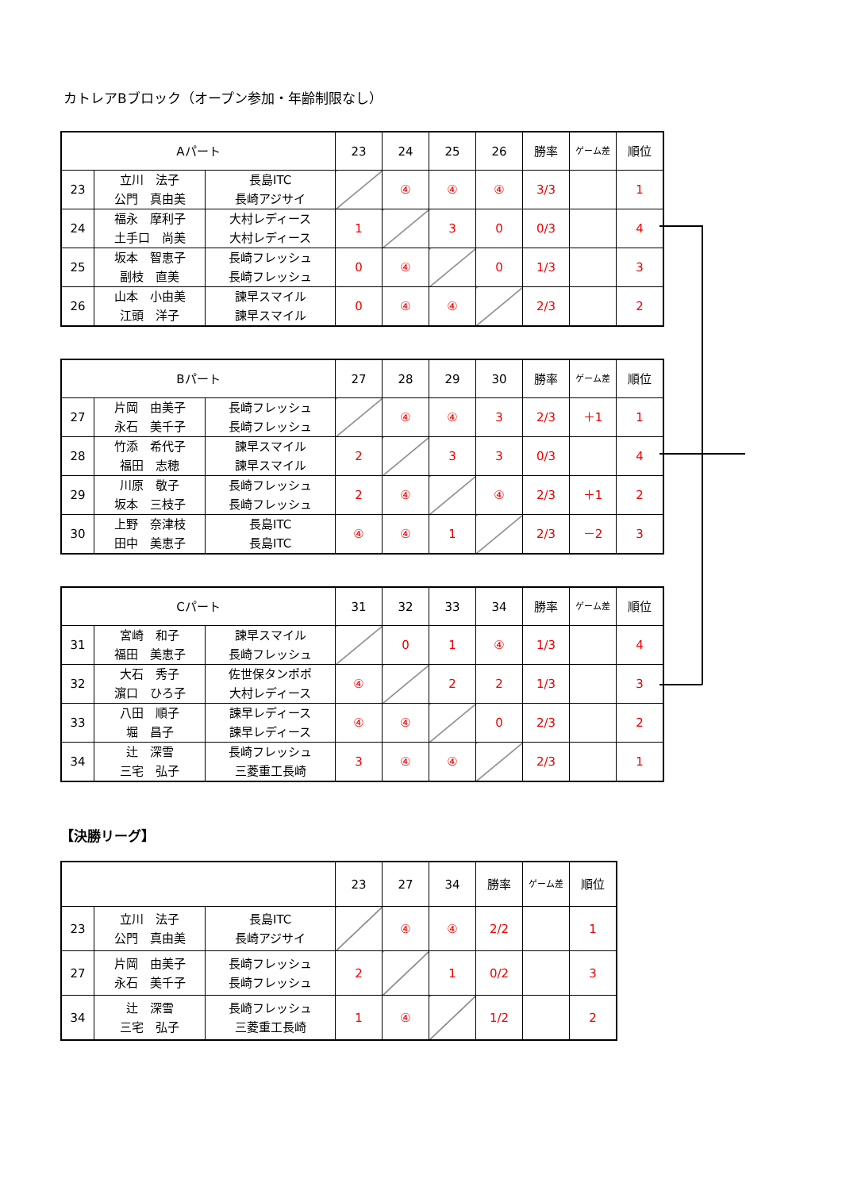カトレアBブロック（オープン参加・年齢制限なし）
| Aパート | | | 23 | 24 | 25 | 26 | 勝率 | ゲーム差 | 順位 |
| --- | --- | --- | --- | --- | --- | --- | --- | --- | --- |
| 23 | 立川 法子 公門 真由美 | 長島ITC 長崎アジサイ | | ④ | ④ | ④ | 3/3 | | 1 |
| 24 | 福永 摩利子 土手口 尚美 | 大村レディース 大村レディース | 1 | | 3 | 0 | 0/3 | | 4 |
| 25 | 坂本 智恵子 副枝 直美 | 長崎フレッシュ 長崎フレッシュ | 0 | ④ | | 0 | 1/3 | | 3 |
| 26 | 山本 小由美 江頭 洋子 | 諫早スマイル 諫早スマイル | 0 | ④ | ④ | | 2/3 | | 2 |
| Bパート | | | 27 | 28 | 29 | 30 | 勝率 | ゲーム差 | 順位 |
| --- | --- | --- | --- | --- | --- | --- | --- | --- | --- |
| 27 | 片岡 由美子 永石 美千子 | 長崎フレッシュ 長崎フレッシュ | | ④ | ④ | 3 | 2/3 | ＋1 | 1 |
| 28 | 竹添 希代子 福田 志穂 | 諫早スマイル 諫早スマイル | 2 | | 3 | 3 | 0/3 | | 4 |
| 29 | 川原 敬子 坂本 三枝子 | 長崎フレッシュ 長崎フレッシュ | 2 | ④ | | ④ | 2/3 | ＋1 | 2 |
| 30 | 上野 奈津枝 田中 美恵子 | 長島ITC 長島ITC | ④ | ④ | 1 | | 2/3 | －2 | 3 |
| Cパート | | | 31 | 32 | 33 | 34 | 勝率 | ゲーム差 | 順位 |
| --- | --- | --- | --- | --- | --- | --- | --- | --- | --- |
| 31 | 宮崎 和子 福田 美恵子 | 諫早スマイル 長崎フレッシュ | | 0 | 1 | ④ | 1/3 | | 4 |
| 32 | 大石 秀子 濵口 ひろ子 | 佐世保タンポポ 大村レディース | ④ | | 2 | 2 | 1/3 | | 3 |
| 33 | 八田 順子 堀 昌子 | 諫早レディース 諫早レディース | ④ | ④ | | 0 | 2/3 | | 2 |
| 34 | 辻 深雪 三宅 弘子 | 長崎フレッシュ 三菱重工長崎 | 3 | ④ | ④ | | 2/3 | | 1 |
【決勝リーグ】
| | | | 23 | 27 | 34 | 勝率 | ゲーム差 | 順位 |
| --- | --- | --- | --- | --- | --- | --- | --- | --- |
| 23 | 立川 法子 公門 真由美 | 長島ITC 長崎アジサイ | | ④ | ④ | 2/2 | | 1 |
| 27 | 片岡 由美子 永石 美千子 | 長崎フレッシュ 長崎フレッシュ | 2 | | 1 | 0/2 | | 3 |
| 34 | 辻 深雪 三宅 弘子 | 長崎フレッシュ 三菱重工長崎 | 1 | ④ | | 1/2 | | 2 |